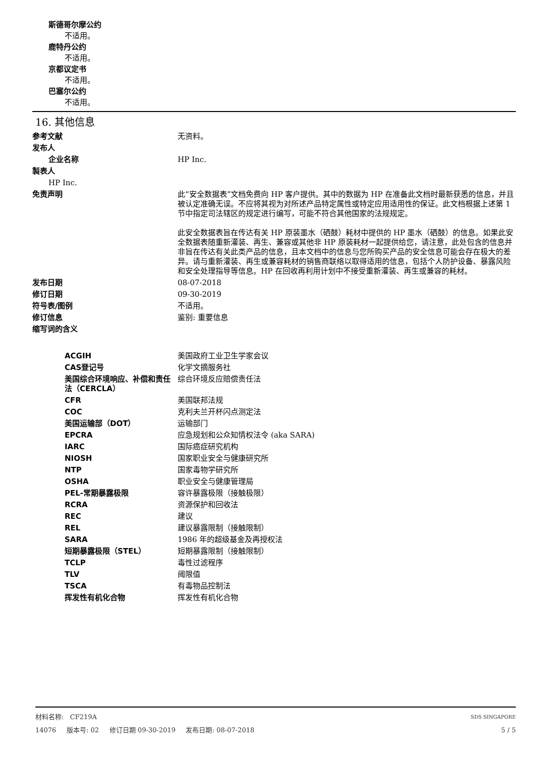斯德哥尔摩公约
不适用。
鹿特丹公约
不适用。
京都议定书
不适用。
巴塞尔公约
不适用。
16. 其他信息
| 参考文献 | 无资料。 |
| 发布人 | |
| 企业名称 | HP Inc. |
| 製表人 | |
| HP Inc. | |
| 免责声明 | 此“安全数据表”文档免费向 HP 客户提供。其中的数据为 HP 在准备此文档时最新获悉的信息，并且被认定准确无误。不应将其视为对所述产品特定属性或特定应用适用性的保证。此文档根据上述第 1 节中指定司法辖区的规定进行编写，可能不符合其他国家的法规规定。 此安全数据表旨在传达有关 HP 原装墨水（硒鼓）耗材中提供的 HP 墨水（硒鼓）的信息。如果此安全数据表随重新灌装、再生、兼容或其他非 HP 原装耗材一起提供给您，请注意，此处包含的信息并非旨在传达有关此类产品的信息，且本文档中的信息与您所购买产品的安全信息可能会存在极大的差异。请与重新灌装、再生或兼容耗材的销售商联络以取得适用的信息，包括个人防护设备、暴露风险和安全处理指导等信息。HP 在回收再利用计划中不接受重新灌装、再生或兼容的耗材。 |
| 发布日期 | 08-07-2018 |
| 修订日期 | 09-30-2019 |
| 符号表/图例 | 不适用。 |
| 修订信息 | 鉴别: 重要信息 |
| 缩写词的含义 | |
| ACGIH | 美国政府工业卫生学家会议 |
| CAS登记号 | 化学文摘服务社 |
| 美国综合环境响应、补偿和责任法（CERCLA） | 综合环境反应赔偿责任法 |
| CFR | 美国联邦法规 |
| COC | 克利夫兰开杯闪点测定法 |
| 美国运输部（DOT） | 运输部门 |
| EPCRA | 应急规划和公众知情权法令 (aka SARA) |
| IARC | 国际癌症研究机构 |
| NIOSH | 国家职业安全与健康研究所 |
| NTP | 国家毒物学研究所 |
| OSHA | 职业安全与健康管理局 |
| PEL-常期暴露极限 | 容许暴露极限（接触极限） |
| RCRA | 资源保护和回收法 |
| REC | 建议 |
| REL | 建议暴露限制（接触限制） |
| SARA | 1986 年的超级基金及再授权法 |
| 短期暴露极限（STEL） | 短期暴露限制（接触限制） |
| TCLP | 毒性过滤程序 |
| TLV | 阈限值 |
| TSCA | 有毒物品控制法 |
| 挥发性有机化合物 | 挥发性有机化合物 |
材料名称: CF219A SDS SINGAPORE
14076 版本号: 02 修订日期 09-30-2019 发布日期: 08-07-2018 5 / 5